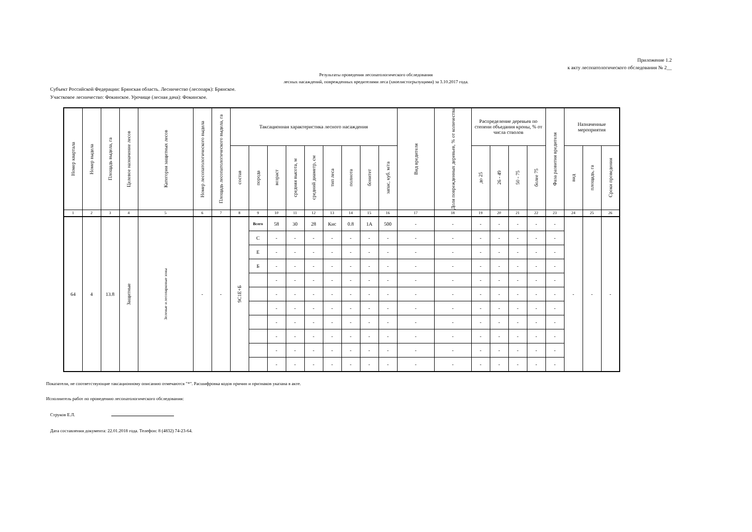Приложение 1.2
к акту лесопатологического обследования № 2__
Результаты проведения лесопатологического обследования
лесных насаждений, поврежденных вредителями леса (хвоелистогрызущими) за 3.10.2017 года.
Субъект Российской Федерации: Брянская область. Лесничество (лесопарк): Брянское.
Участковое лесничество: Фокинское. Урочище (лесная дача): Фокинское.
| Номер квартала | Номер выдела | Площадь выдела, га | Целевое назначение лесов | Категория защитных лесов | Номер лесопатологического выдела | Площадь лесопатологического выдела, га | Таксационная характеристика лесного насаждения | | | | | | | | | Вид вредителя | Доля поврежденных деревьев, % от количества | Распределение деревьев по степени объедания кроны, % от числа стволов | | | | Фаза развития вредителя | Назначенные мероприятия | | |
| --- | --- | --- | --- | --- | --- | --- | --- | --- | --- | --- | --- | --- | --- | --- | --- | --- | --- | --- | --- | --- | --- | --- | --- | --- | --- |
| | | | | | | | состав | порода | возраст | средняя высота, м | средний диаметр, см | тип леса | полнота | бонитет | запас, куб. м/га | | | до 25 | 26 - 49 | 50 - 75 | более 75 | | вид | площадь, га | Сроки проведения |
| 1 | 2 | 3 | 4 | 5 | 6 | 7 | 8 | 9 | 10 | 11 | 12 | 13 | 14 | 15 | 16 | 17 | 18 | 19 | 20 | 21 | 22 | 23 | 24 | 25 | 26 |
| 64 | 4 | 13.8 | Защитные | Зеленые и лесопарковые зоны | - | - | 9С1Е+Б | Всего | 58 | 30 | 28 | Кис | 0.8 | 1А | 500 | - | - | - | - | - | - | - | - | - | - |
| | | | | | | | | С | - | - | - | - | - | - | - | - | - | - | - | - | - | - | | | |
| | | | | | | | | Е | - | - | - | - | - | - | - | - | - | - | - | - | - | - | | | |
| | | | | | | | | Б | - | - | - | - | - | - | - | - | - | - | - | - | - | - | | | |
| | | | | | | | | | - | - | - | - | - | - | - | - | - | - | - | - | - | - | | | |
| | | | | | | | | | - | - | - | - | - | - | - | - | - | - | - | - | - | - | | | |
| | | | | | | | | | - | - | - | - | - | - | - | - | - | - | - | - | - | - | | | |
| | | | | | | | | | - | - | - | - | - | - | - | - | - | - | - | - | - | - | | | |
| | | | | | | | | | - | - | - | - | - | - | - | - | - | - | - | - | - | - | | | |
| | | | | | | | | | - | - | - | - | - | - | - | - | - | - | - | - | - | - | | | |
| | | | | | | | | | - | - | - | - | - | - | - | - | - | - | - | - | - | - | | | |
Показатели, не соответствующие таксационному описанию отмечаются "*". Расшифровка кодов причин и признаков указана в акте.
Исполнитель работ по проведению лесопатологического обследования:
Струков Е.Л.
Дата составления документа: 22.01.2018 года. Телефон: 8 (4832) 74-23-64.